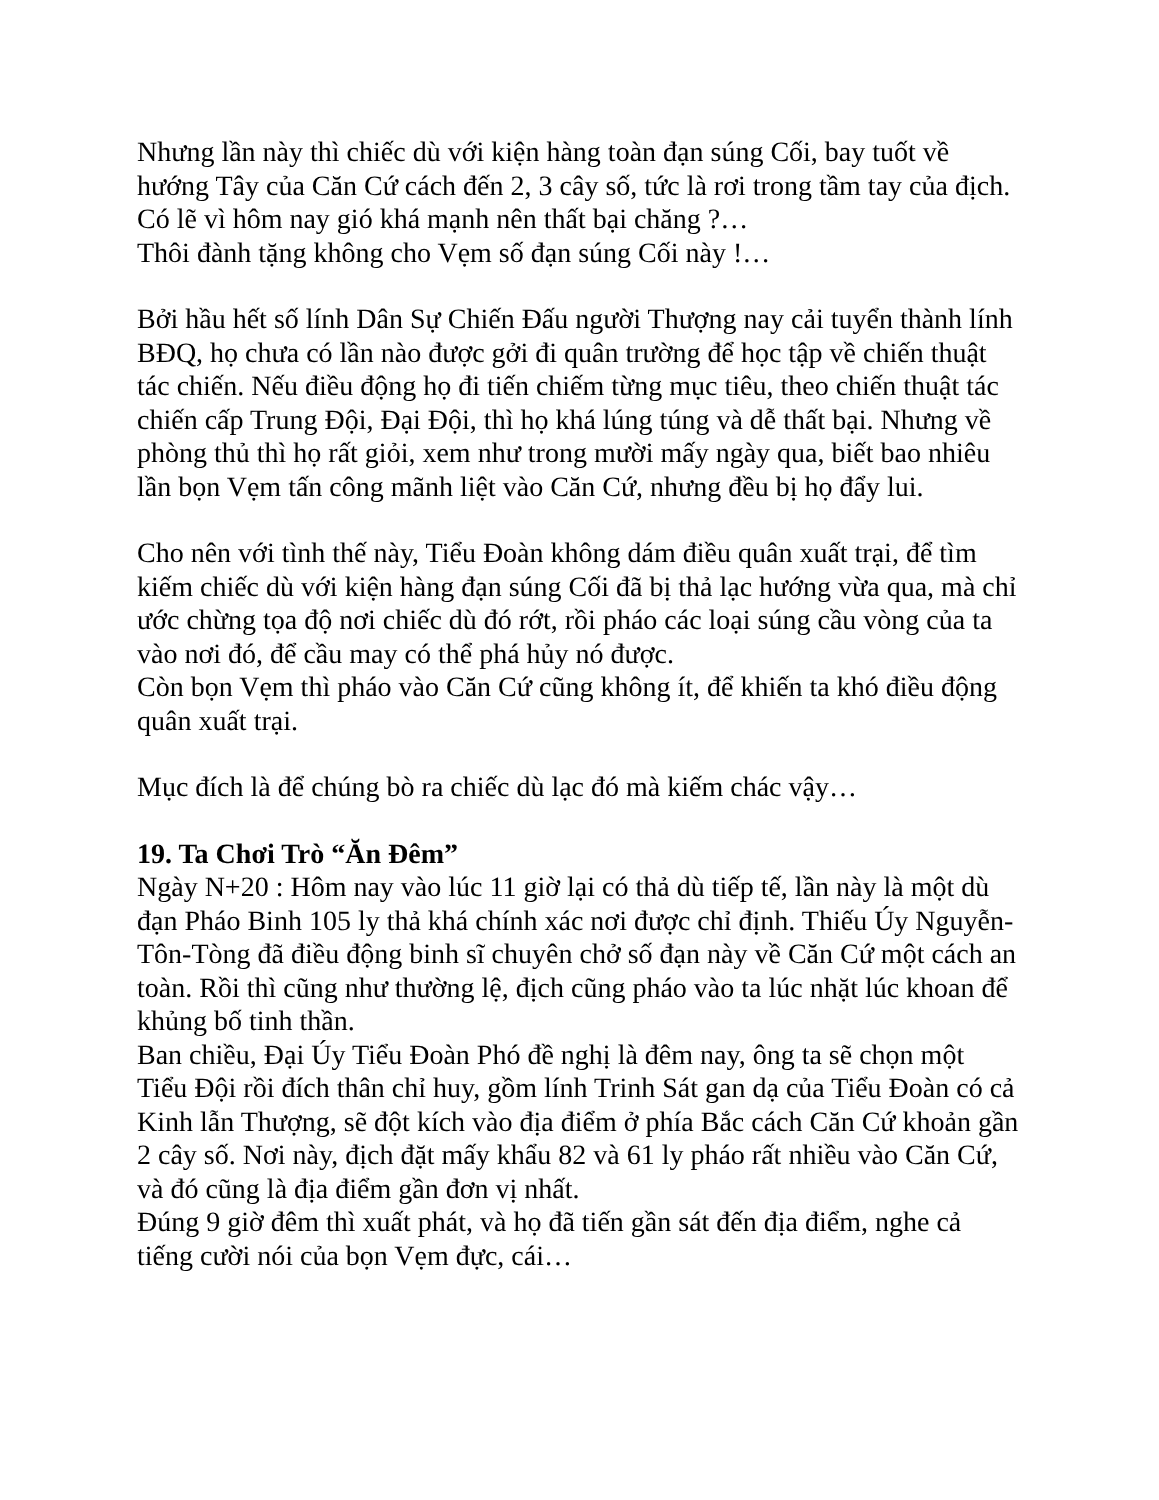Nhưng lần này thì chiếc dù với kiện hàng toàn đạn súng Cối, bay tuốt về hướng Tây của Căn Cứ cách đến 2, 3 cây số, tức là rơi trong tầm tay của địch. Có lẽ vì hôm nay gió khá mạnh nên thất bại chăng ?…
Thôi đành tặng không cho Vẹm số đạn súng Cối này !…
Bởi hầu hết số lính Dân Sự Chiến Đấu người Thượng nay cải tuyển thành lính BĐQ, họ chưa có lần nào được gởi đi quân trường để học tập về chiến thuật tác chiến. Nếu điều động họ đi tiến chiếm từng mục tiêu, theo chiến thuật tác chiến cấp Trung Đội, Đại Đội, thì họ khá lúng túng và dễ thất bại. Nhưng về phòng thủ thì họ rất giỏi, xem như trong mười mấy ngày qua, biết bao nhiêu lần bọn Vẹm tấn công mãnh liệt vào Căn Cứ, nhưng đều bị họ đẩy lui.
Cho nên với tình thế này, Tiểu Đoàn không dám điều quân xuất trại, để tìm kiếm chiếc dù với kiện hàng đạn súng Cối đã bị thả lạc hướng vừa qua, mà chỉ ước chừng tọa độ nơi chiếc dù đó rớt, rồi pháo các loại súng cầu vòng của ta vào nơi đó, để cầu may có thể phá hủy nó được.
Còn bọn Vẹm thì pháo vào Căn Cứ cũng không ít, để khiến ta khó điều động quân xuất trại.
Mục đích là để chúng bò ra chiếc dù lạc đó mà kiếm chác vậy…
19. Ta Chơi Trò “Ăn Đêm”
Ngày N+20 : Hôm nay vào lúc 11 giờ lại có thả dù tiếp tế, lần này là một dù đạn Pháo Binh 105 ly thả khá chính xác nơi được chỉ định. Thiếu Úy Nguyễn-Tôn-Tòng đã điều động binh sĩ chuyên chở số đạn này về Căn Cứ một cách an toàn. Rồi thì cũng như thường lệ, địch cũng pháo vào ta lúc nhặt lúc khoan để khủng bố tinh thần.
Ban chiều, Đại Úy Tiểu Đoàn Phó đề nghị là đêm nay, ông ta sẽ chọn một Tiểu Đội rồi đích thân chỉ huy, gồm lính Trinh Sát gan dạ của Tiểu Đoàn có cả Kinh lẫn Thượng, sẽ đột kích vào địa điểm ở phía Bắc cách Căn Cứ khoản gần 2 cây số. Nơi này, địch đặt mấy khẩu 82 và 61 ly pháo rất nhiều vào Căn Cứ, và đó cũng là địa điểm gần đơn vị nhất.
Đúng 9 giờ đêm thì xuất phát, và họ đã tiến gần sát đến địa điểm, nghe cả tiếng cười nói của bọn Vẹm đực, cái…